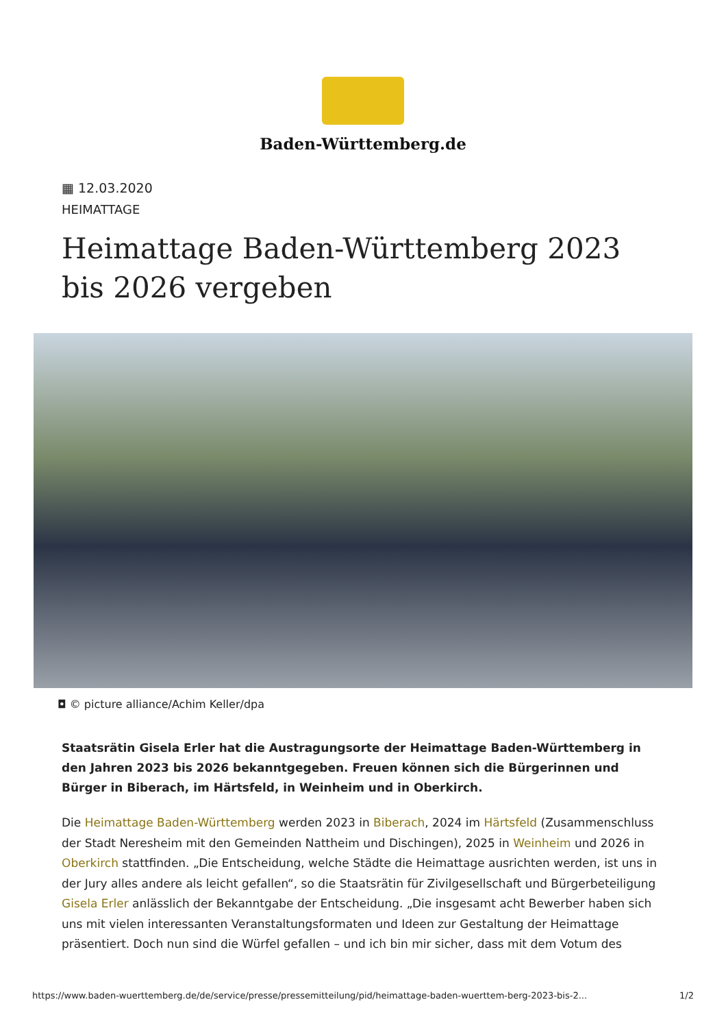Baden-Württemberg.de
▦ 12.03.2020
HEIMATTAGE
Heimattage Baden-Württemberg 2023 bis 2026 vergeben
◘ © picture alliance/Achim Keller/dpa
Staatsrätin Gisela Erler hat die Austragungsorte der Heimattage Baden-Württemberg in den Jahren 2023 bis 2026 bekanntgegeben. Freuen können sich die Bürgerinnen und Bürger in Biberach, im Härtsfeld, in Weinheim und in Oberkirch.
Die Heimattage Baden-Württemberg werden 2023 in Biberach, 2024 im Härtsfeld (Zusammenschluss der Stadt Neresheim mit den Gemeinden Nattheim und Dischingen), 2025 in Weinheim und 2026 in Oberkirch stattfinden. „Die Entscheidung, welche Städte die Heimattage ausrichten werden, ist uns in der Jury alles andere als leicht gefallen“, so die Staatsrätin für Zivilgesellschaft und Bürgerbeteiligung Gisela Erler anlässlich der Bekanntgabe der Entscheidung. „Die insgesamt acht Bewerber haben sich uns mit vielen interessanten Veranstaltungsformaten und Ideen zur Gestaltung der Heimattage präsentiert. Doch nun sind die Würfel gefallen – und ich bin mir sicher, dass mit dem Votum des
https://www.baden-wuerttemberg.de/de/service/presse/pressemitteilung/pid/heimattage-baden-wuerttem-berg-2023-bis-2... 1/2